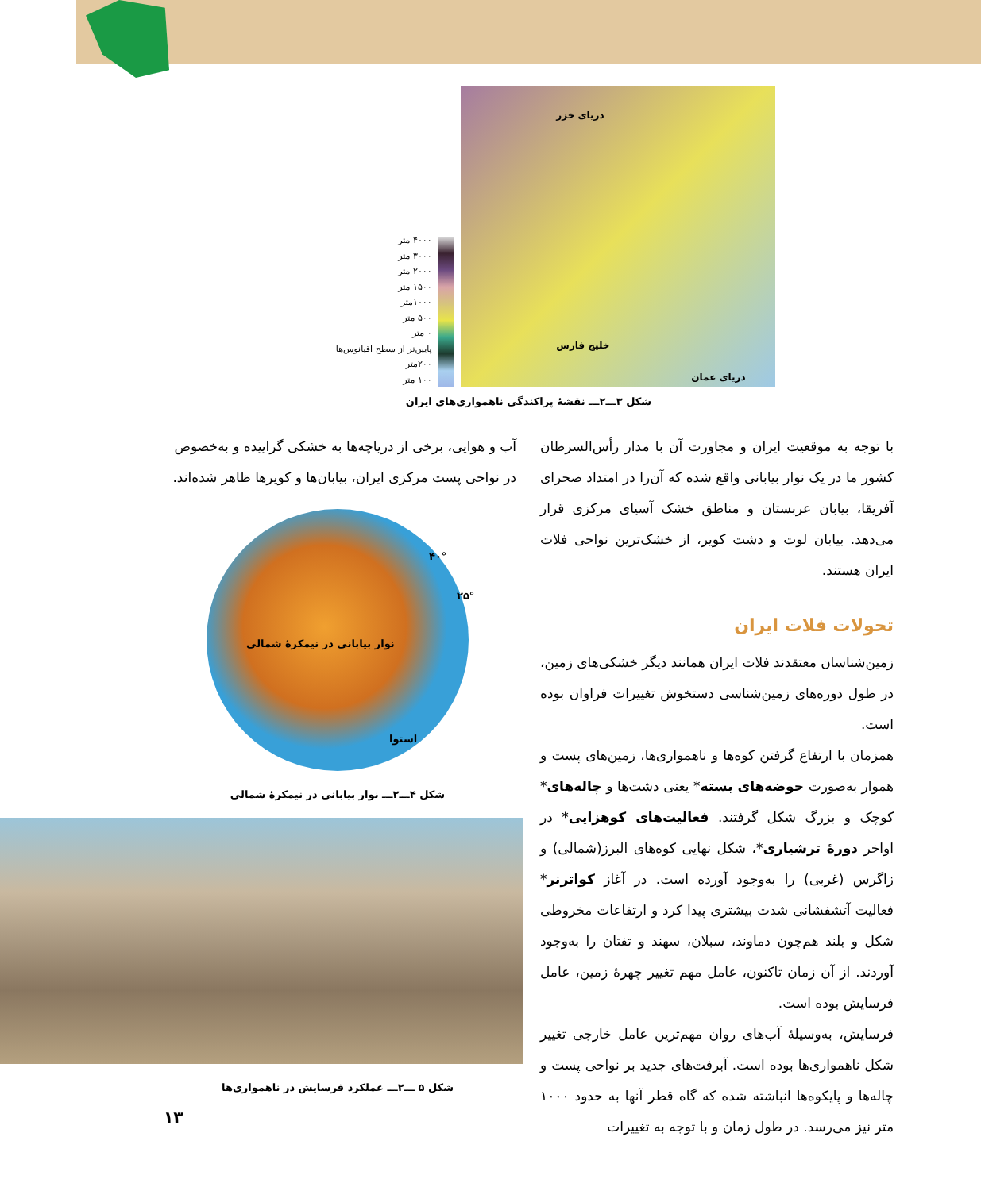۴۰۰۰ متر
۳۰۰۰ متر
۲۰۰۰ متر
۱۵۰۰ متر
۱۰۰۰متر
۵۰۰ متر
۰ متر
پایین‌تر از سطح اقیانوس‌ها
۲۰۰متر
۱۰۰ متر
دریای خزر
خلیج فارس
دریای عمان
شکل ۳ـــ۲ـــ نقشهٔ پراکندگی ناهمواری‌های ایران
با توجه به موقعیت ایران و مجاورت آن با مدار رأس‌السرطان کشور ما در یک نوار بیابانی واقع شده که آن‌را در امتداد صحرای آفریقا، بیابان عربستان و مناطق خشک آسیای مرکزی قرار می‌دهد. بیابان لوت و دشت کویر، از خشک‌ترین نواحی فلات ایران هستند.
تحولات فلات ایران
زمین‌شناسان معتقدند فلات ایران همانند دیگر خشکی‌های زمین، در طول دوره‌های زمین‌شناسی دستخوش تغییرات فراوان بوده است.
همزمان با ارتفاع گرفتن کوه‌ها و ناهمواری‌ها، زمین‌های پست و هموار به‌صورت حوضه‌های بسته* یعنی دشت‌ها و چاله‌های* کوچک و بزرگ شکل گرفتند. فعالیت‌های کوهزایی* در اواخر دورهٔ ترشیاری*، شکل نهایی کوه‌های البرز(شمالی) و زاگرس (غربی) را به‌وجود آورده است. در آغاز کواترنر* فعالیت آتشفشانی شدت بیشتری پیدا کرد و ارتفاعات مخروطی شکل و بلند هم‌چون دماوند، سبلان، سهند و تفتان را به‌وجود آوردند. از آن زمان تاکنون، عامل مهم تغییر چهرهٔ زمین، عامل فرسایش بوده است.
فرسایش، به‌وسیلهٔ آب‌های روان مهم‌ترین عامل خارجی تغییر شکل ناهمواری‌ها بوده است. آبرفت‌های جدید بر نواحی پست و چاله‌ها و پایکوه‌ها انباشته شده که گاه قطر آنها به حدود ۱۰۰۰ متر نیز می‌رسد. در طول زمان و با توجه به تغییرات
آب و هوایی، برخی از دریاچه‌ها به خشکی گراییده و به‌خصوص در نواحی پست مرکزی ایران، بیابان‌ها و کویرها ظاهر شده‌اند.
۴۰°
۲۵°
نوار بیابانی در نیمکرهٔ شمالی
استوا
شکل ۴ـــ۲ـــ نوار بیابانی در نیمکرهٔ شمالی
شکل ۵ ـــ۲ـــ عملکرد فرسایش در ناهمواری‌ها
۱۳